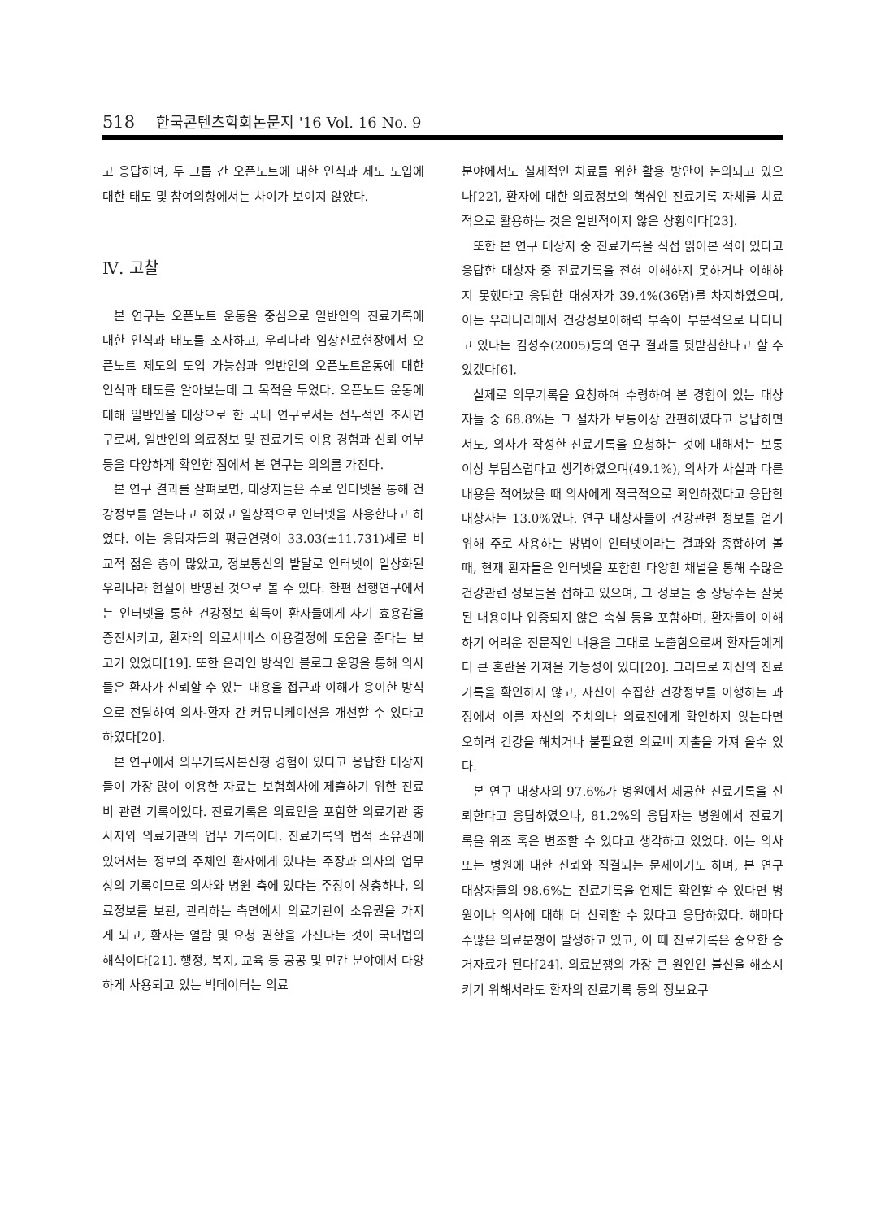518 한국콘텐츠학회논문지 '16 Vol. 16 No. 9
고 응답하여, 두 그룹 간 오픈노트에 대한 인식과 제도 도입에 대한 태도 및 참여의향에서는 차이가 보이지 않았다.
Ⅳ. 고찰
본 연구는 오픈노트 운동을 중심으로 일반인의 진료기록에 대한 인식과 태도를 조사하고, 우리나라 임상진료현장에서 오픈노트 제도의 도입 가능성과 일반인의 오픈노트운동에 대한 인식과 태도를 알아보는데 그 목적을 두었다. 오픈노트 운동에 대해 일반인을 대상으로 한 국내 연구로서는 선두적인 조사연구로써, 일반인의 의료정보 및 진료기록 이용 경험과 신뢰 여부 등을 다양하게 확인한 점에서 본 연구는 의의를 가진다.
본 연구 결과를 살펴보면, 대상자들은 주로 인터넷을 통해 건강정보를 얻는다고 하였고 일상적으로 인터넷을 사용한다고 하였다. 이는 응답자들의 평균연령이 33.03(±11.731)세로 비교적 젊은 층이 많았고, 정보통신의 발달로 인터넷이 일상화된 우리나라 현실이 반영된 것으로 볼 수 있다. 한편 선행연구에서는 인터넷을 통한 건강정보 획득이 환자들에게 자기 효용감을 증진시키고, 환자의 의료서비스 이용결정에 도움을 준다는 보고가 있었다[19]. 또한 온라인 방식인 블로그 운영을 통해 의사들은 환자가 신뢰할 수 있는 내용을 접근과 이해가 용이한 방식으로 전달하여 의사-환자 간 커뮤니케이션을 개선할 수 있다고 하였다[20].
본 연구에서 의무기록사본신청 경험이 있다고 응답한 대상자들이 가장 많이 이용한 자료는 보험회사에 제출하기 위한 진료비 관련 기록이었다. 진료기록은 의료인을 포함한 의료기관 종사자와 의료기관의 업무 기록이다. 진료기록의 법적 소유권에 있어서는 정보의 주체인 환자에게 있다는 주장과 의사의 업무상의 기록이므로 의사와 병원 측에 있다는 주장이 상충하나, 의료정보를 보관, 관리하는 측면에서 의료기관이 소유권을 가지게 되고, 환자는 열람 및 요청 권한을 가진다는 것이 국내법의 해석이다[21]. 행정, 복지, 교육 등 공공 및 민간 분야에서 다양하게 사용되고 있는 빅데이터는 의료
분야에서도 실제적인 치료를 위한 활용 방안이 논의되고 있으나[22], 환자에 대한 의료정보의 핵심인 진료기록 자체를 치료적으로 활용하는 것은 일반적이지 않은 상황이다[23].
또한 본 연구 대상자 중 진료기록을 직접 읽어본 적이 있다고 응답한 대상자 중 진료기록을 전혀 이해하지 못하거나 이해하지 못했다고 응답한 대상자가 39.4%(36명)를 차지하였으며, 이는 우리나라에서 건강정보이해력 부족이 부분적으로 나타나고 있다는 김성수(2005)등의 연구 결과를 뒷받침한다고 할 수 있겠다[6].
실제로 의무기록을 요청하여 수령하여 본 경험이 있는 대상자들 중 68.8%는 그 절차가 보통이상 간편하였다고 응답하면서도, 의사가 작성한 진료기록을 요청하는 것에 대해서는 보통이상 부담스럽다고 생각하였으며(49.1%), 의사가 사실과 다른 내용을 적어놨을 때 의사에게 적극적으로 확인하겠다고 응답한 대상자는 13.0%였다. 연구 대상자들이 건강관련 정보를 얻기 위해 주로 사용하는 방법이 인터넷이라는 결과와 종합하여 볼 때, 현재 환자들은 인터넷을 포함한 다양한 채널을 통해 수많은 건강관련 정보들을 접하고 있으며, 그 정보들 중 상당수는 잘못된 내용이나 입증되지 않은 속설 등을 포함하며, 환자들이 이해하기 어려운 전문적인 내용을 그대로 노출함으로써 환자들에게 더 큰 혼란을 가져올 가능성이 있다[20]. 그러므로 자신의 진료기록을 확인하지 않고, 자신이 수집한 건강정보를 이행하는 과정에서 이를 자신의 주치의나 의료진에게 확인하지 않는다면 오히려 건강을 해치거나 불필요한 의료비 지출을 가져 올수 있다.
본 연구 대상자의 97.6%가 병원에서 제공한 진료기록을 신뢰한다고 응답하였으나, 81.2%의 응답자는 병원에서 진료기록을 위조 혹은 변조할 수 있다고 생각하고 있었다. 이는 의사 또는 병원에 대한 신뢰와 직결되는 문제이기도 하며, 본 연구 대상자들의 98.6%는 진료기록을 언제든 확인할 수 있다면 병원이나 의사에 대해 더 신뢰할 수 있다고 응답하였다. 해마다 수많은 의료분쟁이 발생하고 있고, 이 때 진료기록은 중요한 증거자료가 된다[24]. 의료분쟁의 가장 큰 원인인 불신을 해소시키기 위해서라도 환자의 진료기록 등의 정보요구